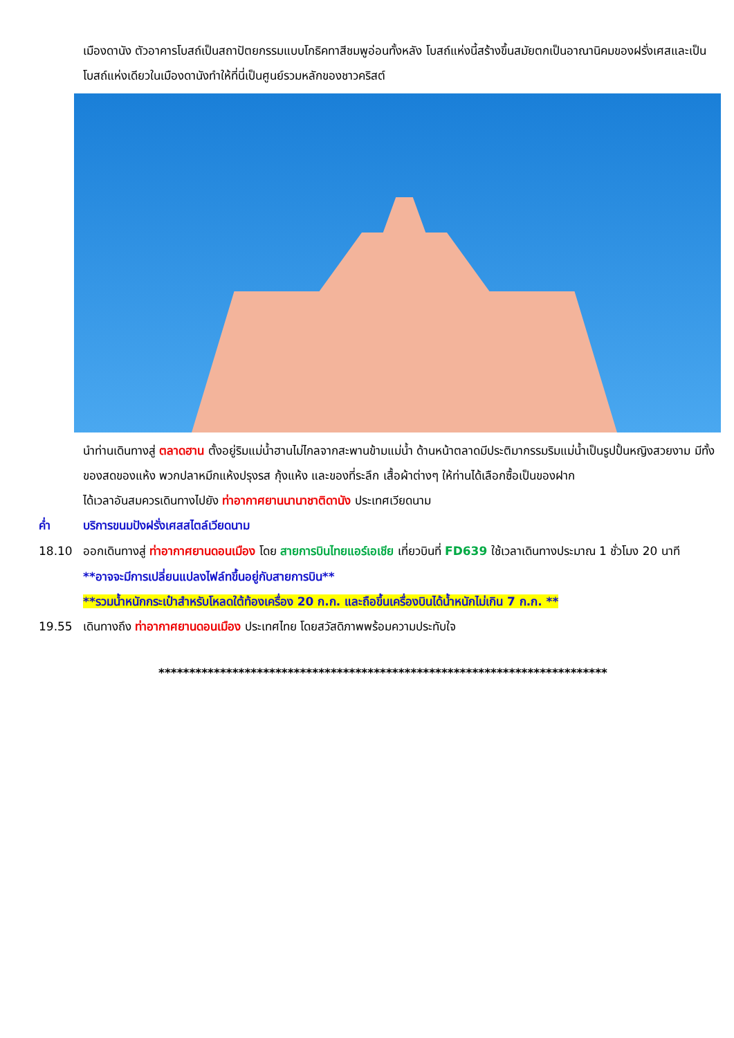เมืองดานัง ตัวอาคารโบสถ์เป็นสถาปัตยกรรมแบบโกธิคทาสีชมพูอ่อนทั้งหลัง โบสถ์แห่งนี้สร้างขึ้นสมัยตกเป็นอาณานิคมของฝรั่งเศสและเป็นโบสถ์แห่งเดียวในเมืองดานังทำให้ที่นี่เป็นศูนย์รวมหลักของชาวคริสต์
นำท่านเดินทางสู่ ตลาดฮาน ตั้งอยู่ริมแม่น้ำฮานไม่ไกลจากสะพานข้ามแม่น้ำ ด้านหน้าตลาดมีประติมากรรมริมแม่น้ำเป็นรูปปั้นหญิงสวยงาม มีทั้งของสดของแห้ง พวกปลาหมึกแห้งปรุงรส กุ้งแห้ง และของที่ระลึก เสื้อผ้าต่างๆ ให้ท่านได้เลือกซื้อเป็นของฝาก
ได้เวลาอันสมควรเดินทางไปยัง ท่าอากาศยานนานาชาติดานัง ประเทศเวียดนาม
ค่ำ บริการขนมปังฝรั่งเศสสไตล์เวียดนาม
18.10 ออกเดินทางสู่ ท่าอากาศยานดอนเมือง โดย สายการบินไทยแอร์เอเชีย เที่ยวบินที่ FD639 ใช้เวลาเดินทางประมาณ 1 ชั่วโมง 20 นาที
**อาจจะมีการเปลี่ยนแปลงไฟล์ทขึ้นอยู่กับสายการบิน**
**รวมน้ำหนักกระเป๋าสำหรับโหลดใต้ท้องเครื่อง 20 ก.ก. และถือขึ้นเครื่องบินได้น้ำหนักไม่เกิน 7 ก.ก. **
19.55 เดินทางถึง ท่าอากาศยานดอนเมือง ประเทศไทย โดยสวัสดิภาพพร้อมความประทับใจ
*************************************************************************